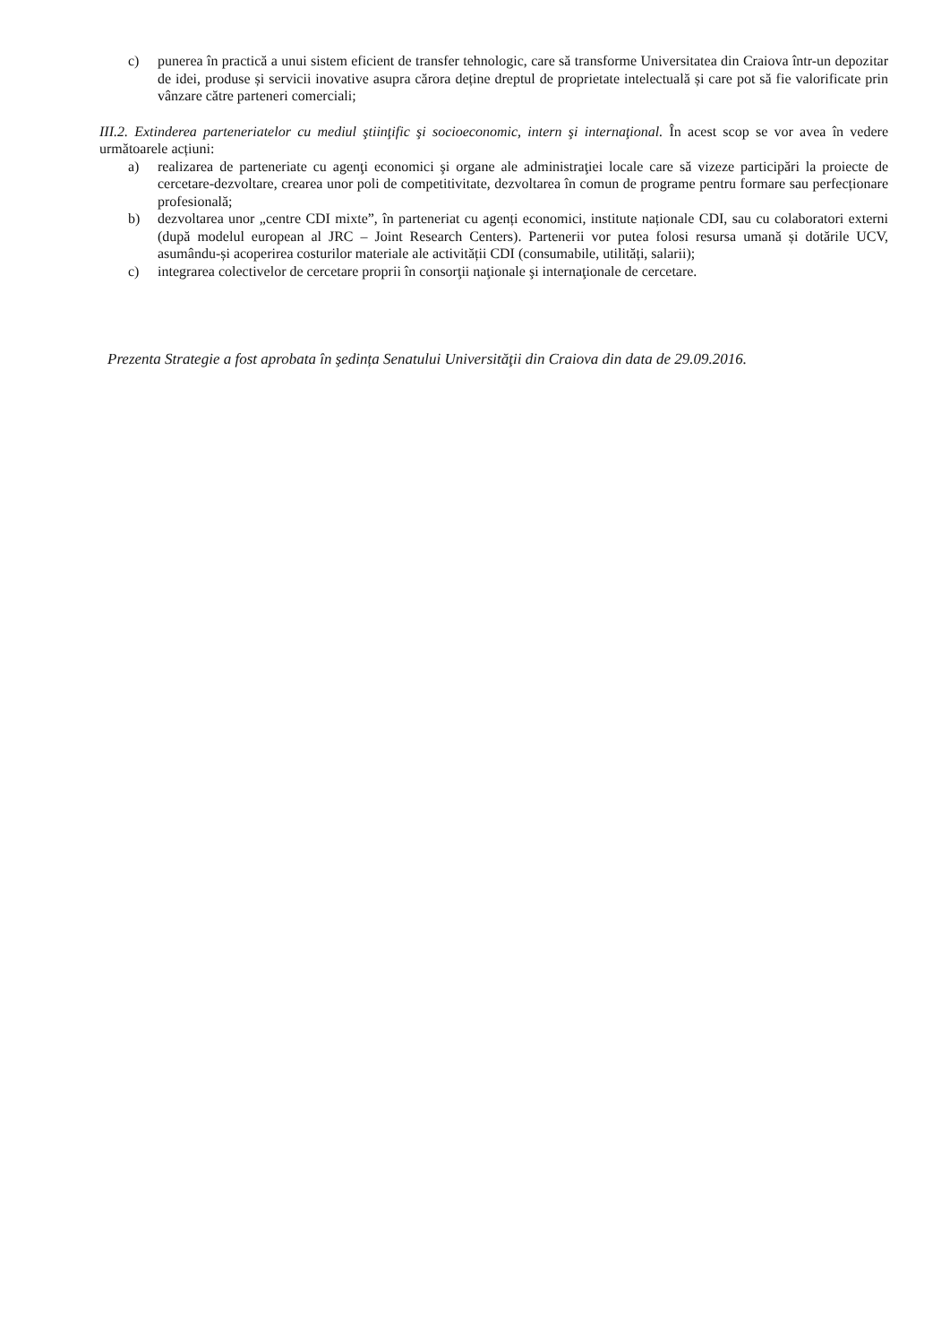c) punerea în practică a unui sistem eficient de transfer tehnologic, care să transforme Universitatea din Craiova într-un depozitar de idei, produse și servicii inovative asupra cărora deține dreptul de proprietate intelectuală și care pot să fie valorificate prin vânzare către parteneri comerciali;
III.2. Extinderea parteneriatelor cu mediul ştiinţific şi socioeconomic, intern şi internaţional. În acest scop se vor avea în vedere următoarele acțiuni:
a) realizarea de parteneriate cu agenţi economici şi organe ale administraţiei locale care să vizeze participări la proiecte de cercetare-dezvoltare, crearea unor poli de competitivitate, dezvoltarea în comun de programe pentru formare sau perfecționare profesională;
b) dezvoltarea unor „centre CDI mixte”, în parteneriat cu agenți economici, institute naționale CDI, sau cu colaboratori externi (după modelul european al JRC – Joint Research Centers). Partenerii vor putea folosi resursa umană și dotările UCV, asumându-și acoperirea costurilor materiale ale activității CDI (consumabile, utilități, salarii);
c) integrarea colectivelor de cercetare proprii în consorţii naţionale şi internaţionale de cercetare.
Prezenta Strategie a fost aprobata în şedința Senatului Universităţii din Craiova din data de 29.09.2016.